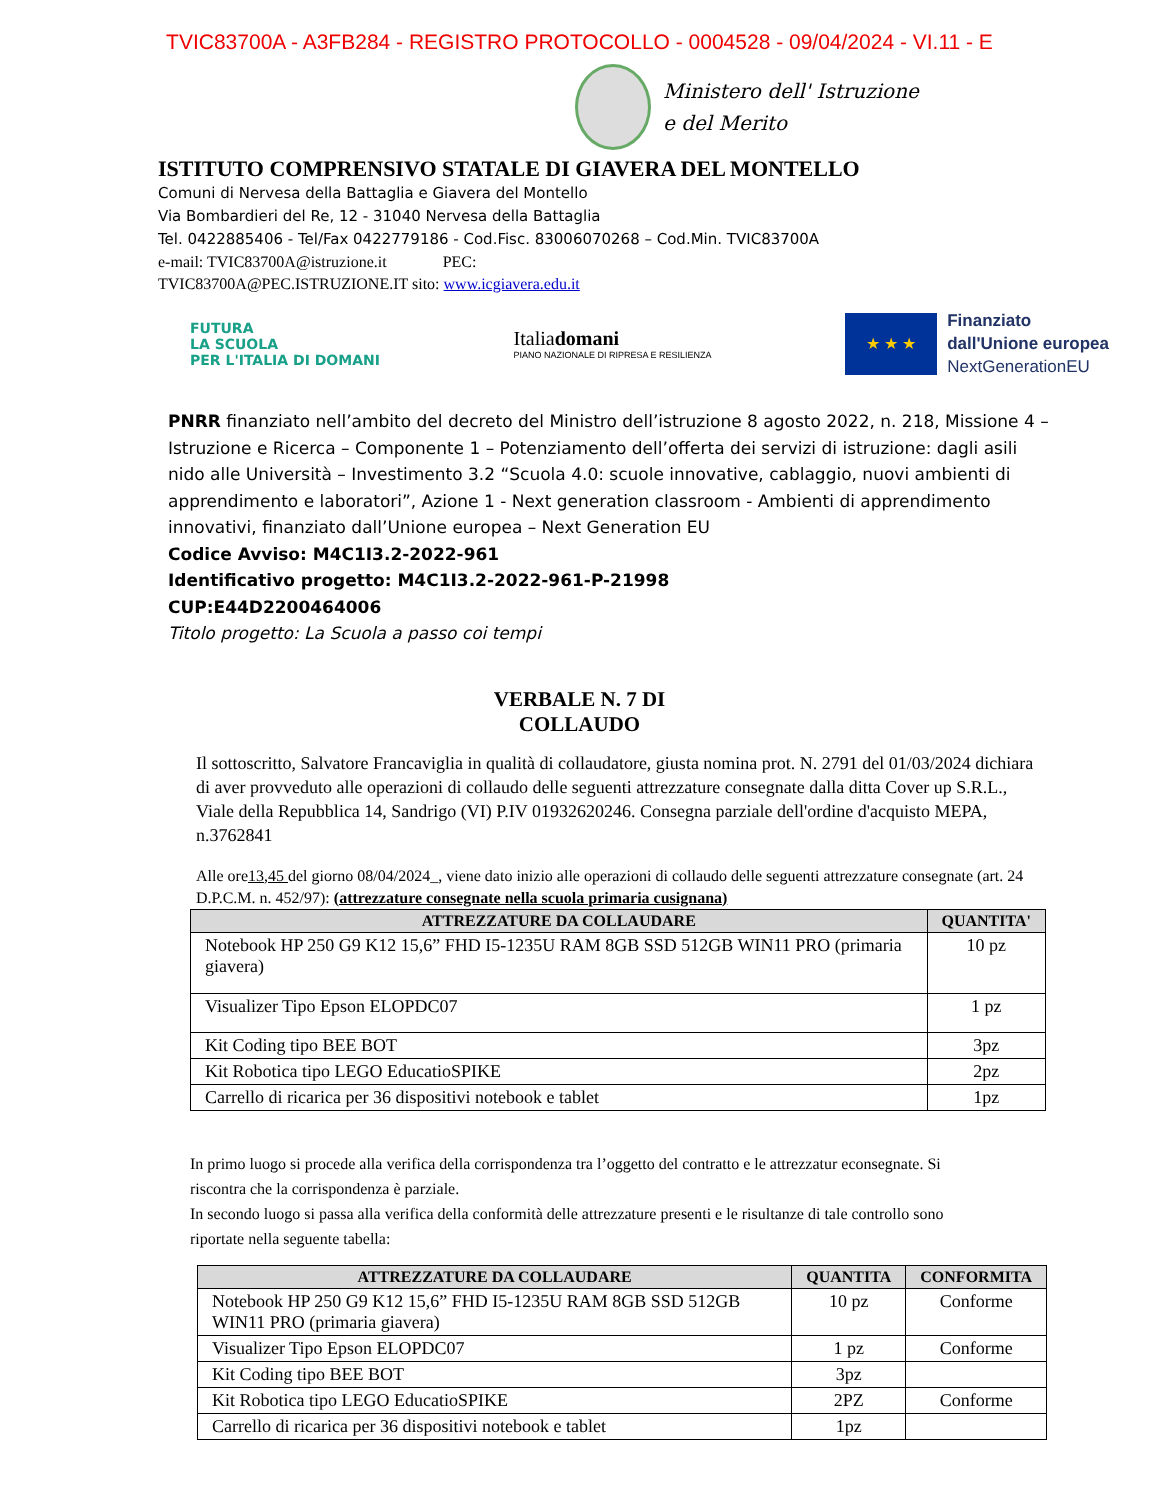TVIC83700A - A3FB284 - REGISTRO PROTOCOLLO - 0004528 - 09/04/2024 - VI.11 - E
Ministero dell' Istruzione
e del Merito
ISTITUTO COMPRENSIVO STATALE DI GIAVERA DEL MONTELLO
Comuni di Nervesa della Battaglia e Giavera del Montello
Via Bombardieri del Re, 12 - 31040 Nervesa della Battaglia
Tel. 0422885406 - Tel/Fax 0422779186 - Cod.Fisc. 83006070268 – Cod.Min. TVIC83700A
e-mail: TVIC83700A@istruzione.it PEC:
TVIC83700A@PEC.ISTRUZIONE.IT sito: www.icgiavera.edu.it
FUTURA
LA SCUOLA
PER L'ITALIA DI DOMANI
Italiadomani
PIANO NAZIONALE DI RIPRESA E RESILIENZA
★ ★ ★
Finanziato
dall'Unione europea
NextGenerationEU
PNRR finanziato nell’ambito del decreto del Ministro dell’istruzione 8 agosto 2022, n. 218, Missione 4 – Istruzione e Ricerca – Componente 1 – Potenziamento dell’offerta dei servizi di istruzione: dagli asili nido alle Università – Investimento 3.2 “Scuola 4.0: scuole innovative, cablaggio, nuovi ambienti di apprendimento e laboratori”, Azione 1 - Next generation classroom - Ambienti di apprendimento innovativi, finanziato dall’Unione europea – Next Generation EU
Codice Avviso: M4C1I3.2-2022-961
Identificativo progetto: M4C1I3.2-2022-961-P-21998
CUP:E44D2200464006
Titolo progetto: La Scuola a passo coi tempi
VERBALE N. 7 DI
COLLAUDO
Il sottoscritto, Salvatore Francaviglia in qualità di collaudatore, giusta nomina prot. N. 2791 del 01/03/2024 dichiara di aver provveduto alle operazioni di collaudo delle seguenti attrezzature consegnate dalla ditta Cover up S.R.L., Viale della Repubblica 14, Sandrigo (VI) P.IV 01932620246. Consegna parziale dell'ordine d'acquisto MEPA, n.3762841
Alle ore13,45 del giorno 08/04/2024_, viene dato inizio alle operazioni di collaudo delle seguenti attrezzature consegnate (art. 24 D.P.C.M. n. 452/97): (attrezzature consegnate nella scuola primaria cusignana)
| ATTREZZATURE DA COLLAUDARE | QUANTITA' |
| --- | --- |
| Notebook HP 250 G9 K12 15,6” FHD I5-1235U RAM 8GB SSD 512GB WIN11 PRO (primaria giavera) | 10 pz |
| Visualizer Tipo Epson ELOPDC07 | 1 pz |
| Kit Coding tipo BEE BOT | 3pz |
| Kit Robotica tipo LEGO EducatioSPIKE | 2pz |
| Carrello di ricarica per 36 dispositivi notebook e tablet | 1pz |
In primo luogo si procede alla verifica della corrispondenza tra l’oggetto del contratto e le attrezzatur econsegnate. Si riscontra che la corrispondenza è parziale.
In secondo luogo si passa alla verifica della conformità delle attrezzature presenti e le risultanze di tale controllo sono riportate nella seguente tabella:
| ATTREZZATURE DA COLLAUDARE | QUANTITA | CONFORMITA |
| --- | --- | --- |
| Notebook HP 250 G9 K12 15,6” FHD I5-1235U RAM 8GB SSD 512GB WIN11 PRO (primaria giavera) | 10 pz | Conforme |
| Visualizer Tipo Epson ELOPDC07 | 1 pz | Conforme |
| Kit Coding tipo BEE BOT | 3pz | |
| Kit Robotica tipo LEGO EducatioSPIKE | 2PZ | Conforme |
| Carrello di ricarica per 36 dispositivi notebook e tablet | 1pz | |